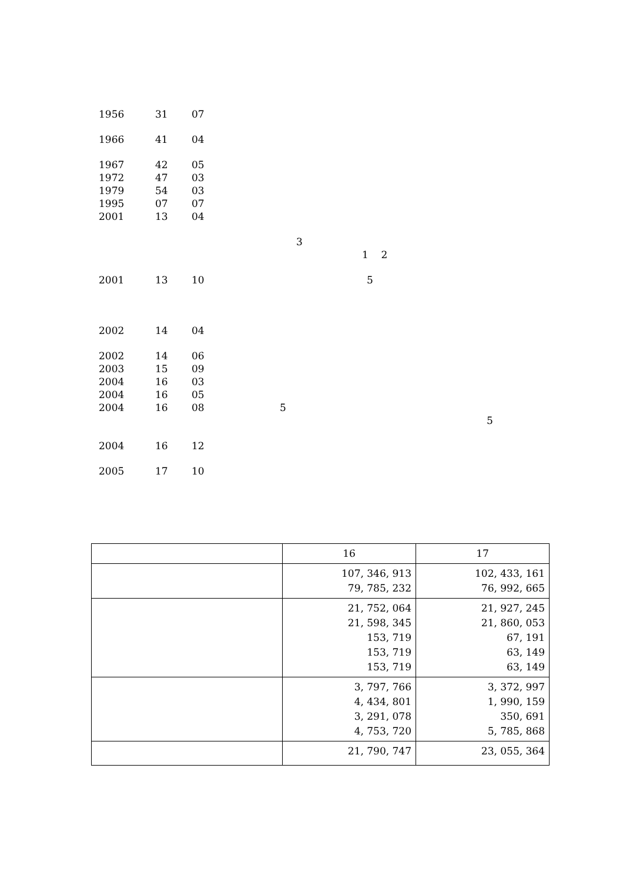1956 31 07
1966 41 04
1967 42 05
1972 47 03
1979 54 03
1995 07 07
2001 13 04
3
1 2
2001 13 10 5
2002 14 04
2002 14 06
2003 15 09
2004 16 03
2004 16 05
2004 16 08 5
5
2004 16 12
2005 17 10
| | 16 | 17 |
| --- | --- | --- |
| | 107, 346, 913 79, 785, 232 | 102, 433, 161 76, 992, 665 |
| | 21, 752, 064 21, 598, 345 153, 719 153, 719 153, 719 | 21, 927, 245 21, 860, 053 67, 191 63, 149 63, 149 |
| | 3, 797, 766 4, 434, 801 3, 291, 078 4, 753, 720 | 3, 372, 997 1, 990, 159 350, 691 5, 785, 868 |
| | 21, 790, 747 | 23, 055, 364 |